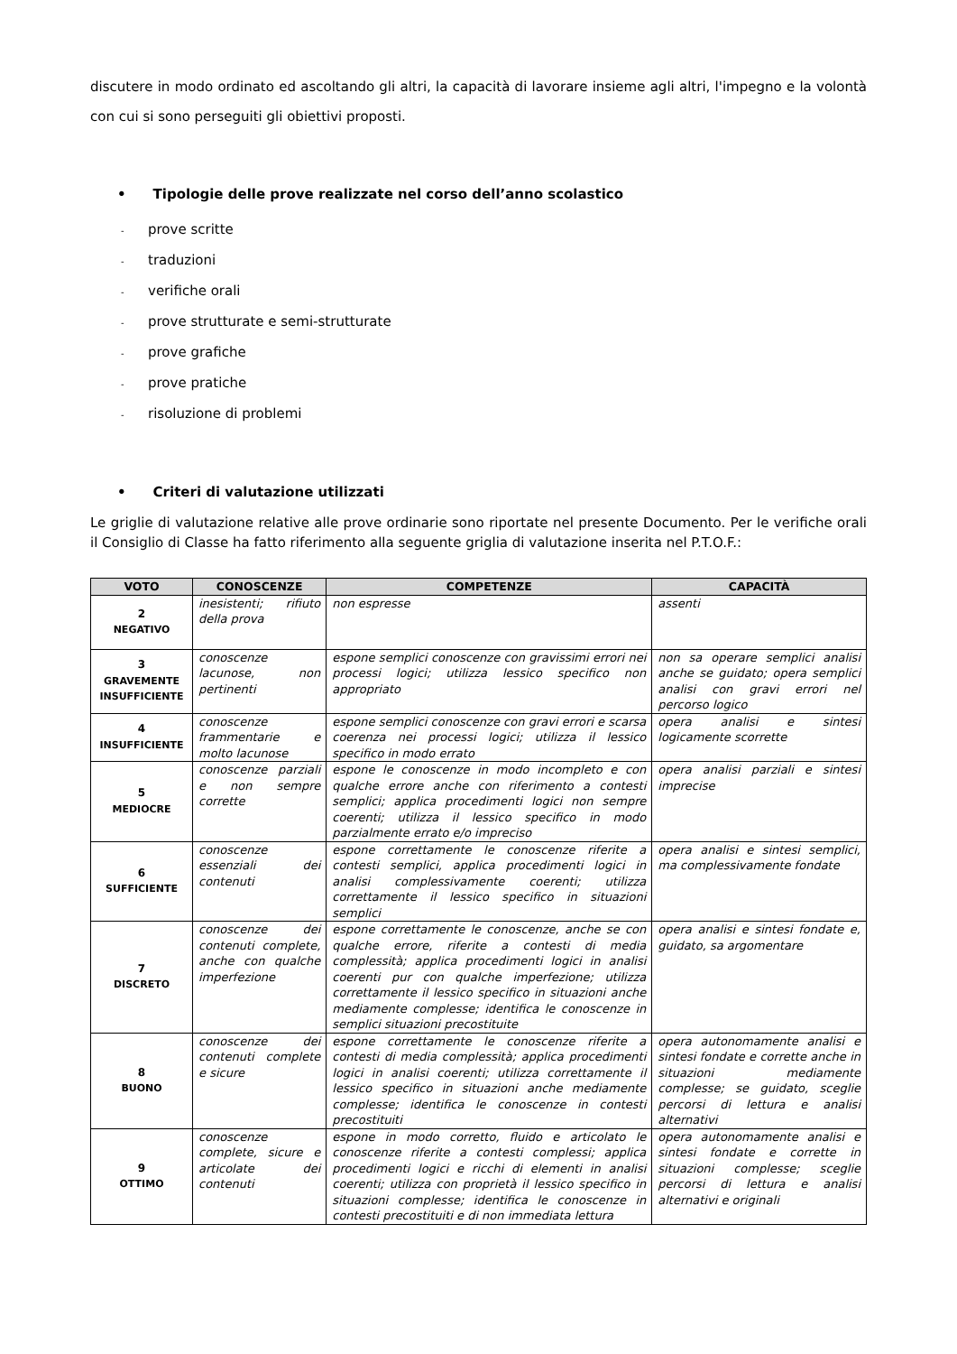discutere in modo ordinato ed ascoltando gli altri, la capacità di lavorare insieme agli altri, l'impegno e la volontà con cui si sono perseguiti gli obiettivi proposti.
• Tipologie delle prove realizzate nel corso dell’anno scolastico
- prove scritte
- traduzioni
- verifiche orali
- prove strutturate e semi-strutturate
- prove grafiche
- prove pratiche
- risoluzione di problemi
• Criteri di valutazione utilizzati
Le griglie di valutazione relative alle prove ordinarie sono riportate nel presente Documento. Per le verifiche orali il Consiglio di Classe ha fatto riferimento alla seguente griglia di valutazione inserita nel P.T.O.F.:
| VOTO | CONOSCENZE | COMPETENZE | CAPACITÀ |
| --- | --- | --- | --- |
| 2 NEGATIVO | inesistenti; rifiuto della prova | non espresse | assenti |
| 3 GRAVEMENTE INSUFFICIENTE | conoscenze lacunose, non pertinenti | espone semplici conoscenze con gravissimi errori nei processi logici; utilizza lessico specifico non appropriato | non sa operare semplici analisi anche se guidato; opera semplici analisi con gravi errori nel percorso logico |
| 4 INSUFFICIENTE | conoscenze frammentarie e molto lacunose | espone semplici conoscenze con gravi errori e scarsa coerenza nei processi logici; utilizza il lessico specifico in modo errato | opera analisi e sintesi logicamente scorrette |
| 5 MEDIOCRE | conoscenze parziali e non sempre corrette | espone le conoscenze in modo incompleto e con qualche errore anche con riferimento a contesti semplici; applica procedimenti logici non sempre coerenti; utilizza il lessico specifico in modo parzialmente errato e/o impreciso | opera analisi parziali e sintesi imprecise |
| 6 SUFFICIENTE | conoscenze essenziali dei contenuti | espone correttamente le conoscenze riferite a contesti semplici, applica procedimenti logici in analisi complessivamente coerenti; utilizza correttamente il lessico specifico in situazioni semplici | opera analisi e sintesi semplici, ma complessivamente fondate |
| 7 DISCRETO | conoscenze dei contenuti complete, anche con qualche imperfezione | espone correttamente le conoscenze, anche se con qualche errore, riferite a contesti di media complessità; applica procedimenti logici in analisi coerenti pur con qualche imperfezione; utilizza correttamente il lessico specifico in situazioni anche mediamente complesse; identifica le conoscenze in semplici situazioni precostituite | opera analisi e sintesi fondate e, guidato, sa argomentare |
| 8 BUONO | conoscenze dei contenuti complete e sicure | espone correttamente le conoscenze riferite a contesti di media complessità; applica procedimenti logici in analisi coerenti; utilizza correttamente il lessico specifico in situazioni anche mediamente complesse; identifica le conoscenze in contesti precostituiti | opera autonomamente analisi e sintesi fondate e corrette anche in situazioni mediamente complesse; se guidato, sceglie percorsi di lettura e analisi alternativi |
| 9 OTTIMO | conoscenze complete, sicure e articolate dei contenuti | espone in modo corretto, fluido e articolato le conoscenze riferite a contesti complessi; applica procedimenti logici e ricchi di elementi in analisi coerenti; utilizza con proprietà il lessico specifico in situazioni complesse; identifica le conoscenze in contesti precostituiti e di non immediata lettura | opera autonomamente analisi e sintesi fondate e corrette in situazioni complesse; sceglie percorsi di lettura e analisi alternativi e originali |